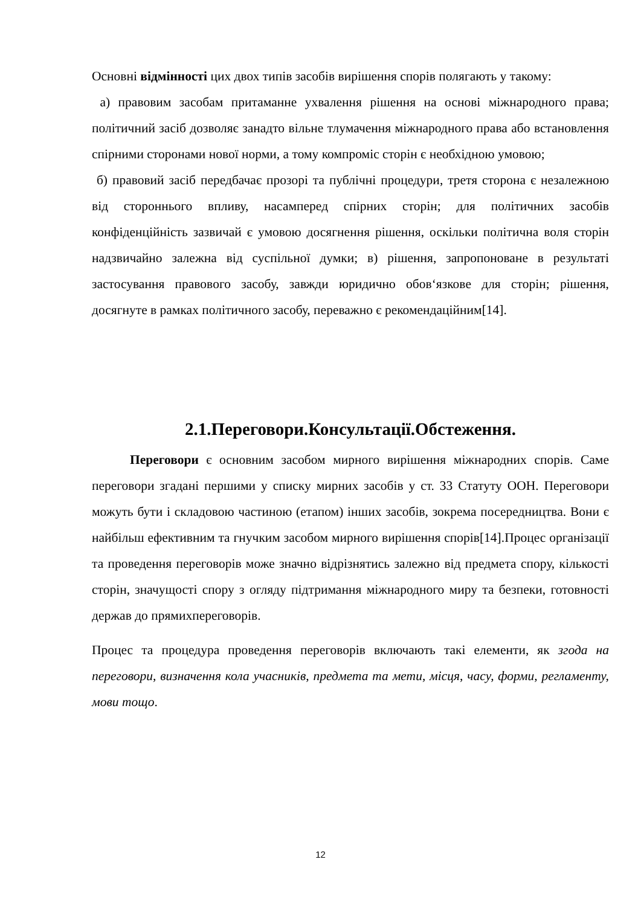Основні відмінності цих двох типів засобів вирішення спорів полягають у такому:
а) правовим засобам притаманне ухвалення рішення на основі міжнародного права; політичний засіб дозволяє занадто вільне тлумачення міжнародного права або встановлення спірними сторонами нової норми, а тому компроміс сторін є необхідною умовою;
б) правовий засіб передбачає прозорі та публічні процедури, третя сторона є незалежною від стороннього впливу, насамперед спірних сторін; для політичних засобів конфіденційність зазвичай є умовою досягнення рішення, оскільки політична воля сторін надзвичайно залежна від суспільної думки; в) рішення, запропоноване в результаті застосування правового засобу, завжди юридично обов‘язкове для сторін; рішення, досягнуте в рамках політичного засобу, переважно є рекомендаційним[14].
2.1.Переговори.Консультації.Обстеження.
Переговори є основним засобом мирного вирішення міжнародних спорів. Саме переговори згадані першими у списку мирних засобів у ст. 33 Статуту ООН. Переговори можуть бути і складовою частиною (етапом) інших засобів, зокрема посередництва. Вони є найбільш ефективним та гнучким засобом мирного вирішення спорів[14].Процес організації та проведення переговорів може значно відрізнятись залежно від предмета спору, кількості сторін, значущості спору з огляду підтримання міжнародного миру та безпеки, готовності держав до прямихпереговорів.
Процес та процедура проведення переговорів включають такі елементи, як згода на переговори, визначення кола учасників, предмета та мети, місця, часу, форми, регламенту, мови тощо.
12